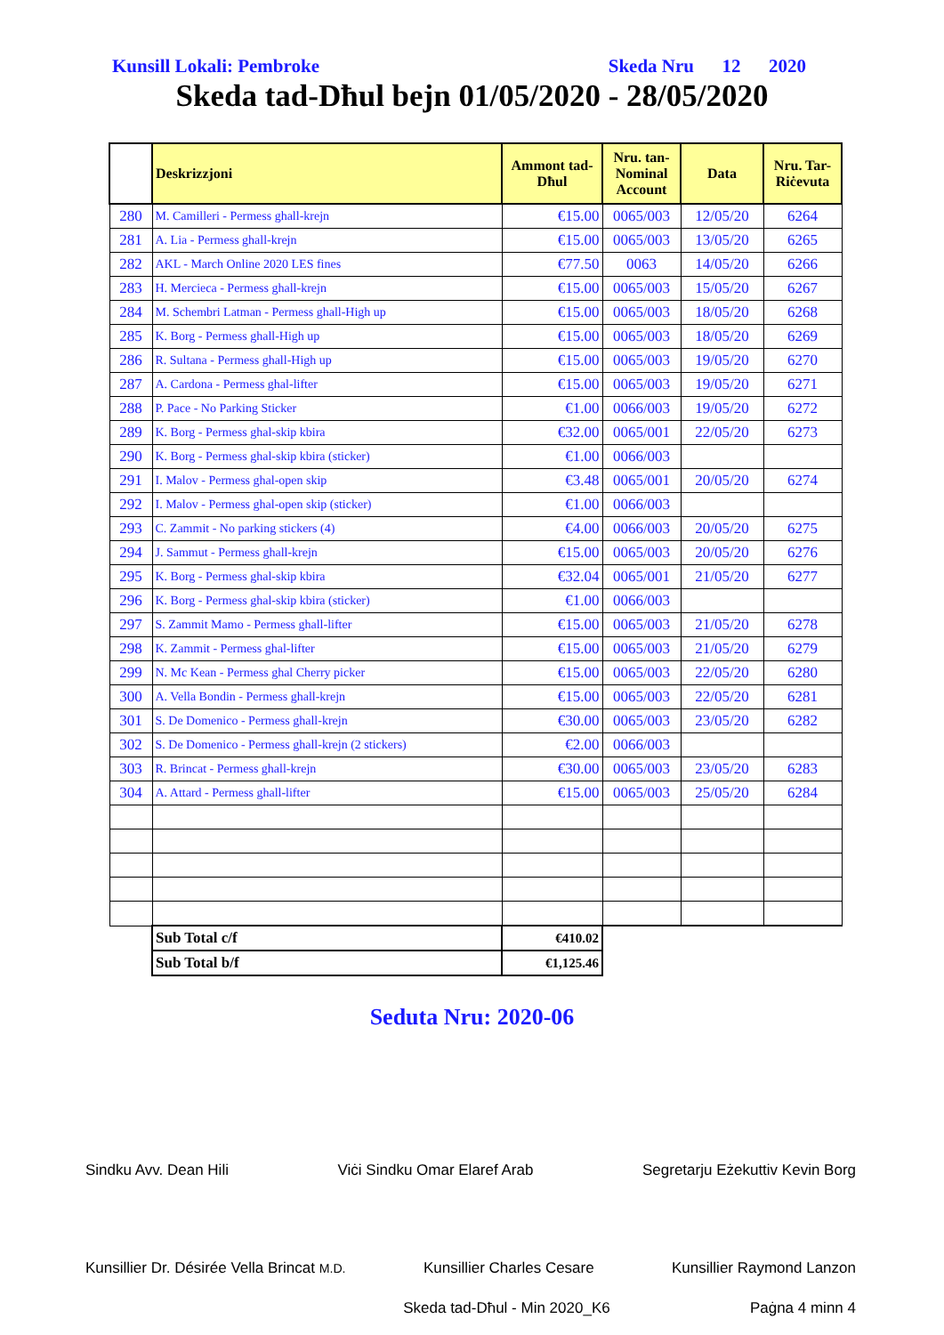Kunsill Lokali: Pembroke Skeda Nru 12 2020
Skeda tad-Dħul bejn 01/05/2020 - 28/05/2020
| | Deskrizzjoni | Ammont tad-Dħul | Nru. tan-Nominal Account | Data | Nru. Tar-Riċevuta |
| --- | --- | --- | --- | --- | --- |
| 280 | M. Camilleri - Permess ghall-krejn | €15.00 | 0065/003 | 12/05/20 | 6264 |
| 281 | A. Lia - Permess ghall-krejn | €15.00 | 0065/003 | 13/05/20 | 6265 |
| 282 | AKL - March Online 2020 LES fines | €77.50 | 0063 | 14/05/20 | 6266 |
| 283 | H. Mercieca - Permess ghall-krejn | €15.00 | 0065/003 | 15/05/20 | 6267 |
| 284 | M. Schembri Latman - Permess ghall-High up | €15.00 | 0065/003 | 18/05/20 | 6268 |
| 285 | K. Borg - Permess ghall-High up | €15.00 | 0065/003 | 18/05/20 | 6269 |
| 286 | R. Sultana - Permess ghall-High up | €15.00 | 0065/003 | 19/05/20 | 6270 |
| 287 | A. Cardona - Permess ghal-lifter | €15.00 | 0065/003 | 19/05/20 | 6271 |
| 288 | P. Pace - No Parking Sticker | €1.00 | 0066/003 | 19/05/20 | 6272 |
| 289 | K. Borg - Permess ghal-skip kbira | €32.00 | 0065/001 | 22/05/20 | 6273 |
| 290 | K. Borg - Permess ghal-skip kbira (sticker) | €1.00 | 0066/003 | | |
| 291 | I. Malov - Permess ghal-open skip | €3.48 | 0065/001 | 20/05/20 | 6274 |
| 292 | I. Malov - Permess ghal-open skip (sticker) | €1.00 | 0066/003 | | |
| 293 | C. Zammit - No parking stickers (4) | €4.00 | 0066/003 | 20/05/20 | 6275 |
| 294 | J. Sammut - Permess ghall-krejn | €15.00 | 0065/003 | 20/05/20 | 6276 |
| 295 | K. Borg - Permess ghal-skip kbira | €32.04 | 0065/001 | 21/05/20 | 6277 |
| 296 | K. Borg - Permess ghal-skip kbira (sticker) | €1.00 | 0066/003 | | |
| 297 | S. Zammit Mamo - Permess ghall-lifter | €15.00 | 0065/003 | 21/05/20 | 6278 |
| 298 | K. Zammit - Permess ghal-lifter | €15.00 | 0065/003 | 21/05/20 | 6279 |
| 299 | N. Mc Kean - Permess ghal Cherry picker | €15.00 | 0065/003 | 22/05/20 | 6280 |
| 300 | A. Vella Bondin - Permess ghall-krejn | €15.00 | 0065/003 | 22/05/20 | 6281 |
| 301 | S. De Domenico - Permess ghall-krejn | €30.00 | 0065/003 | 23/05/20 | 6282 |
| 302 | S. De Domenico - Permess ghall-krejn (2 stickers) | €2.00 | 0066/003 | | |
| 303 | R. Brincat - Permess ghall-krejn | €30.00 | 0065/003 | 23/05/20 | 6283 |
| 304 | A. Attard - Permess ghall-lifter | €15.00 | 0065/003 | 25/05/20 | 6284 |
| | Sub Total c/f | €410.02 | | | |
| | Sub Total b/f | €1,125.46 | | | |
Seduta Nru: 2020-06
Sindku Avv. Dean Hili Viċi Sindku Omar Elaref Arab Segretarju Eżekuttiv Kevin Borg
Kunsillier Dr. Désirée Vella Brincat M.D. Kunsillier Charles Cesare Kunsillier Raymond Lanzon
Skeda tad-Dħul - Min 2020_K6 Paġna 4 minn 4